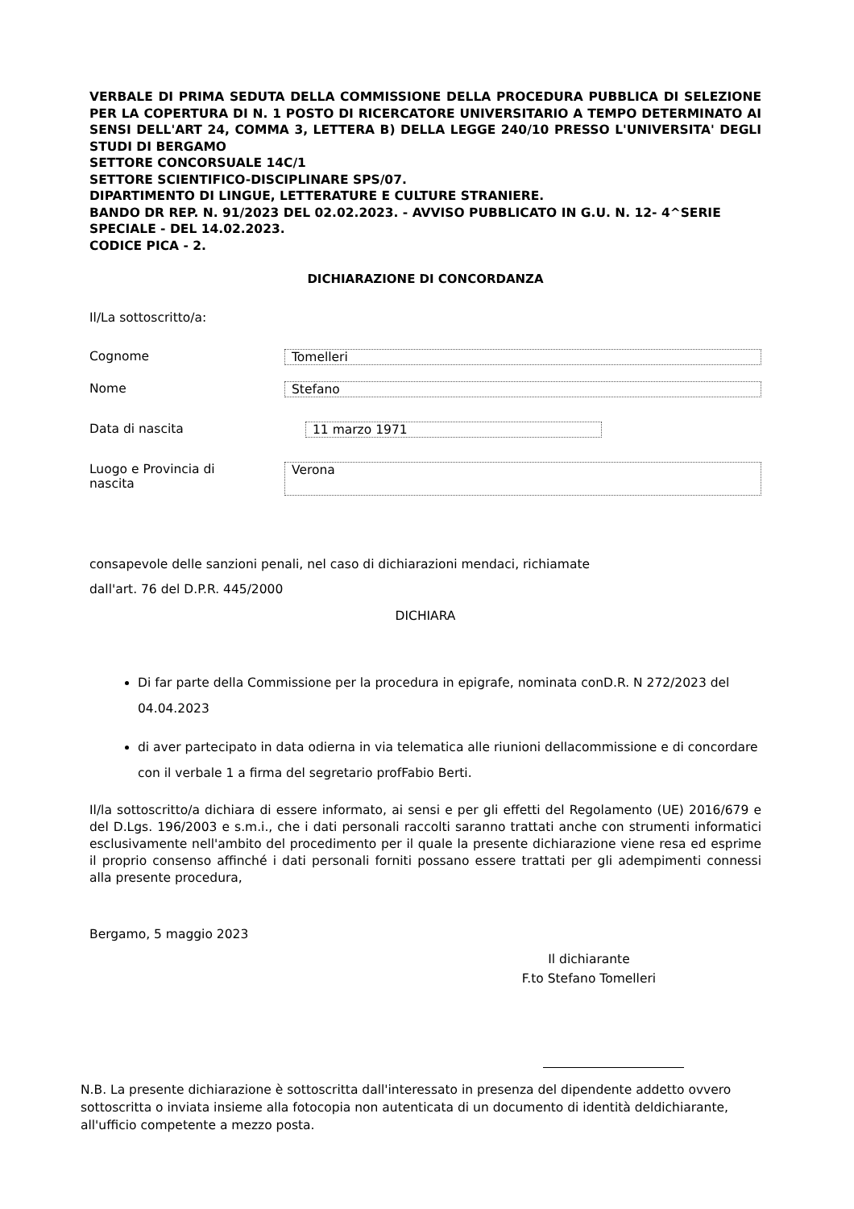VERBALE DI PRIMA SEDUTA DELLA COMMISSIONE DELLA PROCEDURA PUBBLICA DI SELEZIONE PER LA COPERTURA DI N. 1 POSTO DI RICERCATORE UNIVERSITARIO A TEMPO DETERMINATO AI SENSI DELL'ART 24, COMMA 3, LETTERA B) DELLA LEGGE 240/10 PRESSO L'UNIVERSITA' DEGLI STUDI DI BERGAMO
SETTORE CONCORSUALE 14C/1
SETTORE SCIENTIFICO-DISCIPLINARE SPS/07.
DIPARTIMENTO DI LINGUE, LETTERATURE E CULTURE STRANIERE.
BANDO DR REP. N. 91/2023 DEL 02.02.2023. - AVVISO PUBBLICATO IN G.U. N. 12- 4^SERIE SPECIALE - DEL 14.02.2023.
CODICE PICA - 2.
DICHIARAZIONE DI CONCORDANZA
Il/La sottoscritto/a:
Cognome Tomelleri
Nome Stefano
Data di nascita 11 marzo 1971
Luogo e Provincia di
nascita
Verona
consapevole delle sanzioni penali, nel caso di dichiarazioni mendaci, richiamate
dall'art. 76 del D.P.R. 445/2000
DICHIARA
Di far parte della Commissione per la procedura in epigrafe, nominata conD.R. N 272/2023 del 04.04.2023
di aver partecipato in data odierna in via telematica alle riunioni dellacommissione e di concordare con il verbale 1 a firma del segretario profFabio Berti.
Il/la sottoscritto/a dichiara di essere informato, ai sensi e per gli effetti del Regolamento (UE) 2016/679 e del D.Lgs. 196/2003 e s.m.i., che i dati personali raccolti saranno trattati anche con strumenti informatici esclusivamente nell'ambito del procedimento per il quale la presente dichiarazione viene resa ed esprime il proprio consenso affinché i dati personali forniti possano essere trattati per gli adempimenti connessi alla presente procedura,
Bergamo, 5 maggio 2023
Il dichiarante
F.to Stefano Tomelleri
N.B. La presente dichiarazione è sottoscritta dall'interessato in presenza del dipendente addetto ovvero sottoscritta o inviata insieme alla fotocopia non autenticata di un documento di identità deldichiarante, all'ufficio competente a mezzo posta.